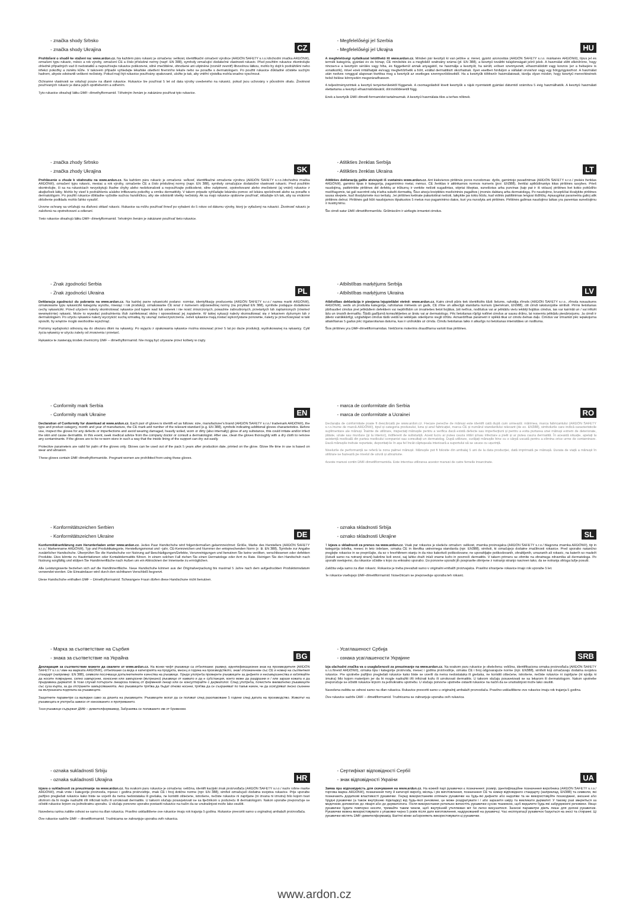CZ
- značka shody Srbsko
- značka shody Ukrajina
Prohlášení o shodě ke stažení na: www.ardon.cz. Na každém páru rukavic je označena: velikost, identifikační označení výrobce (ARDON SAFETY s.r.o./obchodní značka ARDON®), označení typu rukavic, měsíc a rok výroby, označení CE a číslo příslušné normy (např. EN 388), symboly označující dodatečné vlastnosti rukavic. Před použitím rukavice zkontrolujte ohledně případných vad či nedostatků a nepoužívejte rukavice poškozené, silně znečištěné, obnošené ani ušpiněné (rovněž zevnitř) libovolnou látkou, mohlo by dojít k podráždění nebo infekci pokožky a zánětu kůže. V takovém případě vyhledejte lékařské ošetření firemního lékaře nebo se poraďte s dermatologem. Po použití rukavice důkladně očistěte suchým hadrem, abyste odstranili veškeré nečistoty. Pokud mají být rukavice používány opakovaně, uložte je tak, aby vnitřní výstelka mohla snadno vyschnout.
Ochranné vlastnosti se vztahují pouze na dlaně rukavice. Rukavice lze používat 5 let od data výroby uvedeného na rukavici, pokud jsou uchovány v původním obalu. Životnost používaných rukavic je dána jejich opotřebením a odřením.
Tyto rukavice obsahují látku DMF- dimethylformamid. Těhotným ženám je zakázáno používat tyto rukavice.
HU
- Megfelelőségi jel Szerbia
- Megfelelőségi jel Ukrajna
A megfelelőségi nyilatkozat letölthető itt www.ardon.cz. Minden pár kesztyű ki van jelölve a: méret, gyártó azonosítás (ARDON SAFETY s.r.o. márkanév ARDON®), típus jel és termék kategória, gyártási év és hónap, CE minősítés és a megfelelő szabvány száma (pl. EN 388), a kesztyű további tulajdonságait jelző jelek. A használat előtt ellenőrizze, hogy nincsen-e a kesztyűn sérülés vagy hiba, és függetlenül annak anyagától, ne használja a kesztyűt, ha sérült, erősen szennyezett, elhasználódott vagy koszos (ez a belsejére is vonatkozik), mivel ezek irritálhatják és/vagy megfertőzhetik a bőrt, ezáltal dermatitiszt okozhatnak. Ilyen esetben forduljon a vállalati orvoshoz vagy egy bőrgyógyászhoz. A használat után nedves ronggyal alaposan tisztítsa meg a kesztyűt az esetleges szennyeződésektől. Ha a kesztyűk többször használatosak, tárolja olyan módon, hogy kesztyű merevítésének belső bélése könnyedén megszáradhasson.
A teljesítményszintek a kesztyű tenyérterületétől függenek. A csomagolásból kivett kesztyűk a rájuk nyomtatott gyártási dátumtól számítva 5 évig használhatók. A kesztyű használati élettartama a kesztyű elhasználódásától, dörzsölődésétől függ.
Ezek a kesztyűk DMF-dimetil-formamidot tartalmaznak. A kesztyű használata tilos a terhes nőknek.
SK
- značka zhody Srbsko
- značka zhody Ukrajina
Prehlásenie o zhode k stiahnutiu na www.ardon.cz. Na každom páru rukavíc je označená: veľkosť, identifikačné označenie výrobcu (ARDON SAFETY s.r.o./obchodná značka ARDON®), označení typu rukavíc, mesiac a rok výroby, označenie CE a číslo príslušnej normy (napr. EN 388), symboly označujúce dodatočné vlastnosti rukavíc. Pred použitím skontrolujte, či sa na rukaviciach nevyskytujú žiadne chyby alebo nedokonalosti a nepoužívajte poškodené, silne zašpinené, opotrebované alebo znečistené (aj vnútri) rukavice z akejkoľvek látky. Mohlo by viesť k podráždeniu a/alebo infikovaniu pokožky a vzniku dermatitídy. V takom prípade vyhľadajte lekársku pomoc od lekára spoločnosti alebo sa poraďte s dermatológom. Po použití rukavice dôkladne vyčistite suchou handričkou, aby ste odstránili všetky nečistoty. Ak sa majú rukavice opätovne používať, skladujte ich tak, aby sa vnútorné obloženie podkladu mohlo ľahko vysušiť.
Úrovne ochrany sa vzťahujú na dlaňovú oblasť rukavíc. Rukavice sa môžu používať ihneď po vybalení do 5 rokov od dátumu výroby, ktorý je vytlačený na rukavici. Životnosť rukavíc je založená na opotrebovaní a odieraní.
Tieto rukavice obsahujú látku DMF- dimetylformamid. Tehotným ženám je zakázané používať tieto rukavice.
LT
- Atitikties ženklas Serbija
- Atitikties ženklas Ukraina
Atitikties deklaraciją galite atsisiųsti iš svetainės www.ardon.cz. Ant kiekvienos pirštinės poros nurodomas: dydis, gamintojo pavadinimas (ARDON SAFETY s.r.o./ prekės ženklas ARDON®), gaminio tipas ir kategorija, pagaminimo metai, mėnuo, CE ženklas ir atitinkamos normos numeris (pvz. EN388), ženklai apibūdinantys kitas pirštinės savybes. Prieš naudojimą, patikrinkite pirštines dėl defektų ar trūkumų ir venkite nešioti sugadintas, stipriai išteptas, sunešiotas arba purvinas (taip pat ir iš vidaus) pirštines bet kokio pobūdžio medžiagomis, tai gali suerzinti odą ir/arba sukelti dermatitą. Šiuo atveju kreipkitės medicininės pagalbos į įmonės daktarą arba dermatologą. Po naudojimo, kruopščiai išvalykite pirštines sausa skepete, kad išvalytumėte nuo teršalų. Jei pirštines ketinate pakartotinai nešioti, laikykite jas tokiu būdu, kad vidinis pašiltinimas lengvai išdžiūtų. Apsauginiai parametria galioj atik pirštinės delnui. Pirštinės gali būti naudojamos išpakuotos 5 metus nuo pagaminimo datos, kuri yra nurodyta ant pirštinės. Pirštinės galimas naudojimo laikas yra paremtas sunešiojimu ir nusitrynimu.
Šie cimdi satur DMF-dimetilformamīdu. Grūtniecēm ir aizliegts izmantot cimdus.
PL
- Znak zgodności Serbia
- Znak zgodności Ukraina
Deklaracja zgodności do pobrania na www.ardon.cz. Na każdej parze rękawiczki podano: rozmiar, identyfikację producenta (ARDON SAFETY s.r.o./ nazwa marki ARDON®), oznakowanie typu rękawiczki kategorię wyrobu, miesiąc i rok produkcji, oznakowanie CE wraz z numerem odpowiedniej normy (na przykład EN 388), symbole podające dodatkowe cechy rękawiczki. Przed użyciem należy skontrolować rękawice pod kątem wad lub usterek i nie nosić zniszczonych, poważnie zabrudzonych, przetartych lub zaplamionych (również wewnętrznie) rękawic. Może to wywołać podrażnienia i/lub zainfekować skórę i spowodować jej zapalenie. W takiej sytuacji należy skonsultować się z lekarzem dyżurnym lub z dermatologiem. Po użyciu rękawice należy wyczyścić suchą szmatką, by usunąć zanieczyszczenia. Jeżeli rękawice mają zostać wykorzystane ponownie, należy je przechowywać w taki sposób, by wnętrze mogło swobodnie wyschnąć.
Poziomy wydajności odnoszą się do obszaru dłoni na rękawicy. Po wyjęciu z opakowania rękawice można stosować przez 5 lat po dacie produkcji, wydrukowanej na rękawicy. Cykl życia rękawicy w użyciu zależy od znoszenia i przetarć.
Rękawice te zawierają środek chemiczny DMF – dimethylformamid. Nie mogą być używane przez kobiety w ciąży.
LV
- Atbilstības marķējums Serbija
- Atbilstības marķējums Ukraina
Atbilstības deklarācija ir pieejama lejupielādei vietnē: www.ardon.cz. Katrs cimdi pāris tiek identificēts šādi: lielums, ražotāja zīmols (ARDON SAFETY s.r.o., zīmola nosaukums ARDON®), veids un produkta kategorija, ražošanas mēnesis un gads, CE zīme un attiecīgā standarta numurs (piemēram, EN388), citi cimdi raksturojošie simboli. Pirms lietošanas pārbaudiet cimdus pret jebkādiem defektiem vai nepilnībām un izvairieties lietot bojātus, ļoti netīrus, nodilušus vai ar jebkādu vielu iekšēji bojātus cimdus, tas var kairināt un / vai inficēt ādu un izraisīt dermatītu. Šādā gadījumā konsultējieties ar ārstu vai ar dermatologu. Pēc lietošanas rūpīgi notīriet cimdus ar sausu drānu, lai noņemtu jebkādu piesārņojumu. Ja cimdi ir jālieto vairākkārtīgi, uzglabājiet cimdus tādā veidā lai iekšējais oderējums viegli izžūtu. Aizsardzības parametri ir spēkā tikai uz cimdu delnas daļu. Cimdus var izmantot pēc iepakojuma attaisīšanas 5 gadus pēc izgatavošanas datuma, kas ir uzdrukāts uz cimda. Cimdu lietošanas laiks ir atkarīgs no lietošanas intensitātes un nodiluma.
Šios pirštinės yra DMF-dimetilformamidas. Nėščioms moterims draudžiama vartoti šias pirštines.
EN
- Conformity mark Serbia
- Conformity mark Ukraine
Declaration of Conformity for download at www.ardon.cz. Each pair of gloves is identifi ed as follows: size, manufacturer's brand (ARDON SAFETY s.r.o./ trademark ARDON®), the type and product category, month and year of manufacture, the CE mark and number of the relevant standard (e.g. EN 388), symbols indicating additional gloves characteristics. Before use, inspect the gloves for any defects or imperfections and avoid wearing damaged, heavily soiled, worn or dirty (also internally) glove of any substance, this could irritate and/or infect the skin and cause dermatitis. In this event, seek medical advice from the company doctor or consult a dermatologist. After use, clean the gloves thoroughly with a dry cloth to remove any contaminants. If the gloves are to be re-worn store in such a way that the inside lining of the support can dry out easily.
Protective parameters are valid for palm of the gloves only. Gloves can be used out of the pack 5 years after production date, printed on the glove. Glove life time in use is based on wear and abrasion.
These gloves contain DMF-dimethylformamide. Pregnant women are prohibited from using these gloves.
RO
- marca de conformitate din Serbia
- marca de conformitate a Ucrainei
Declarația de conformitate poate fi descărcată pe www.ardon.cz. Fiecare pereche de mănuși este identifi cată după cum urmează: mărimea, marca fabricantului (ARDON SAFETY s.r.o./nume de marcă ARDON®), tipul și categoria produsului, luna și anul fabricației, marca CE și numărul standardului relevant (de ex. EN388), simbolurile care indică caracteristicile suplimentare ale mănuși. Înainte de utilizare, inspectați mănușile pentru a verifica dacă există defecte sau imperfecțiuni și pentru a evita purtarea unei mănuși extrem de deteriorate, pătate, uzate sau murdare (și la interior), indiferent de substanță. Acest lucru ar putea cauza iritări și/sau infectare a pielii și ar putea cauza dermatită. În această situație, apelați la asistență medicală din partea medicului companiei sau consultați un dermatolog. După utilizare, curățați mănușile bine cu o cârpă uscată pentru a elimina orice urme de contaminare. Dacă mănușile trebuie repurtate, depozitați-le în așa fel încât căptușeala interioară a suportului să se usuce cu ușurință.
Nivelurile de performanță se referă la zona palmei mănușii. Mănușile pot fi folosite din ambalaj 5 ani de la data producției, dată imprimată pe mănușă. Durata de viață a mănușii în utilizare se bazează pe nivelul de uzură și abraziune.
Aceste manusi contin DMF-dimetilformamida. Este interzisa utilizarea acestor manusi de catre femeile insarcinate.
DE
- Konformitätszeichen Serbien
- Konformitätszeichen Ukraine
Konformitätserklärung zum Herunterladen unter www.ardon.cz. Jedes Paar Handschuhe wird folgendermaßen gekennzeichnet: Größe, Marke des Herstellers (ARDON SAFETY s.r.o./ Markenname ARDON®), Typ und Produktkategorie, Herstellungsmonat und –jahr, CE-Kennzeichen und Nummer der entsprechenden Norm (z. B. EN 388), Symbole zur Angabe zusätzlicher Handschuhe. Überprüfen Sie die Handschuhe vor Nutzung auf Beschädigungen/Defekte, Verunreinigungen und benutzen Sie keine verölten, verschlissenen oder defekten Produkte. Dies könnte zu Hautirritationen oder Kontaktdermatitis führen. In einem solchen Fall ziehen Sie einen Dermatologe oder Arzt zu Rate. Reinigen Sie den Handschuh nach Nutzung sorgfältig und stülpen Sie Handinnenfläche nach Außen um ein Abtrocknen der Innenseite zu ermöglichen.
Alle Leistungswerte beziehen sich auf die Handinnenfläche. Neue Handschuhe können aus der Originalverpackung bis maximal 5 Jahre nach dem aufgedruckten Produktionsdatum verwendet werden. Die Einsatzdauer wird durch den sichtbaren Verschleiß begrenzt.
Diese Handschuhe enthalten DMF – Dimethylformamid. Schwangere Fraun dürfen diese Handschune nicht benutzen.
SL
- oznaka skladnosti Srbija
- oznako skladnosti Ukrajine
T Izjava o skladnosti za prenos na www.ardon.cz. Vsak par rokavice je sledeče označen: velikost, znamka proizvajalca (ARDON SAFETY s.r.o./ blagovna znamka ARDON®), tip in kategorija izdelka, mesec in leto izdelave, oznaka CE in številka ustreznega standarda (npr. EN388), simboli, ki označujejo dodatne značilnosti rokavice. Pred uporabo natančno preglejte rokavice in se prepričajte, da so v brezhibnem stanju in da niso kakorkoli poškodovane; ne uporabljajte poškodovanih, obrabljenih, umazanih ali rokavic, na katerih so madeži (četudi samo na notranji strani) kakršne koli snovi, saj lahko draži in/ali vname kožo in povzroči dermatitis. V takem primeru se obrnite na obratnega zdravnika ali dermatologa. Po uporabi svetujemo, da rokavice očistite s krpo za enkratno uporabo. Do ponovne uporabi jih pospravite obrnjene z notranjo stranjo navzven tako, da se notranja obloga lažje posuši.
Zaščita velja samo za dlan rokavic. Rokavice je treba prevažati samo v originalni embalži proizvajalca. Pravilno shranjene rokavice imajo rok uporabe 5 let.
Te rokavice vsebujejo DMF-dimetilformamid. Nosečnicam se prepoveduje uporaba teh rokavic.
BG
- Марка за съответствие на Сърбия
- знака за съответствие на Украйна
Декларация за съответствие можете да свалите от www.ardon.cz. На всеки чифт ръкавици са отбелязани: размер, идентификационен знак на производителя (ARDON SAFETY s.r.o./ име на марката ARDON®), отбелязани са вида и категорията на продукта, месец и година на производството, знак/ обозначение със CE и номер на съответния стандарт (например: EN 388), символи посочващи допълнителните качества на ръкавици. Преди употреба проверете ръкавиците за дефекти и несъвършенства и избягвайте да носите повредени, силно замърсени, износени или замърсени (вътрешно) ръкавици от каквато и да е субстанция, което може да раздразни и / или зарази кожата и да предизвика дерматит. В този случай потърсете лекарска помощ от фирмения лекар или се консултирайте с дерматолог. След употреба, почистете внимателно ръкавиците със суха кърпа, за да отстраните замърсяванията. Ако ръкавиците трябва да бъдат отново носени, трябва да се съхраняват по такъв начин, че да осигуряват лесно съхнене на вътрешната подплата на ръкавиците.
Защитните параметри са валидни само за дланта на ръкавиците. Ръкавиците могат да се ползват след разопаковане 5 години след датата на производство. Животът на ръкавицата в употреба зависи от износването и протриването.
Тези ръкавици съдържат ДМФ – диметилформамид. Забранява се ползването им от бременни.
SRB
- Усаглашеност Србија
- ознака усаглашености Украјине
Izja obchodní značka va o usaglašenosti za preuzimanje na www.ardon.cz. Na svakom paru rukavice je obeležena: veličina, identifikaciona oznaka proizvođača (ARDON SAFETY s.r.o./brend ARDON®), oznaka tipa i kategorije proizvoda, mesec i godina proizvodnje, oznaka CE i broj odgovarajuće norme (npr. EN388), simboli koji označavaju dodatna svojstva rukavice. Pre upotrebe pažljivo pregledati rukavice kako biste se uverili da nema nedostataka ili grešaka, ne koristiti oštećene, istrošene, nečiste rukavice ni zaprljane (ni spolja ni iznutra) bilo kojom materijom jer da bi mogle nadražiti i/ili inficirati kožu ili uzrokovati dermatitis. U takvom slučaju posavetovati se sa lekarom ili dermatologom. Nakon upotrebe preporučuje se očistiti rukavice krpom za jednokratnu upotrebu. U slučaju ponovne upotrebe ostaviti rukavice na način da se unutrašnjost može lako osušiti.
Navedena zaštita se odnosi samo na dlan rukavica. Rukavice prevoziti samo u originalnij ambalaži prozvodača. Pravilno uskladištene ove rukavice imaju rok trajanja 5 godina.
Ove rukavice sadrže DMF – dimetilformamid. Trudnicama se zabranjuje uporaba ovih rukavica.
HR
- oznaka sukladnosti Srbiju
- oznaka sukladnosti Ukrajina
Izjava o sukladnosti za preuzimanje na www.ardon.cz. Na svakom paru rukavice je označena: veličina, identifi kacijski znak proizvođača (ARDON SAFETY s.r.o./ naziv robne marke ARDON®), znak vrste i kategorije proizvoda, mjesec i godina proizvodnje, znak CE i broj dotične norme (npr. EN 388), simbol označujući dodatna svojstva rukavice. Prije uporabe pažljivo pregledati rukavice kako biste se uvjerili da nema nedostataka ili grešaka, ne koristiti oštećene, istrošene, nečiste rukavice ni zaprljane (ni izvana ni iznutra) bilo kojom tvari obzirom da bi mogle nadražiti i/ili inficirati kožu ili uzrokovati dermatitis. U takvom slučaju posavjetovati se sa liječnikom u poduzeću ili dermatologom. Nakon uporabe preporučuje se očistiti rukavice krpom za jednokratnu uporabu. U slučaju ponovne uporabe postaviti rukavice na način da se unutrašnjost može lako osušiti.
Navedena razina zaštite odnosi se samo na dlan rukavica. Pravilno uskladištene ove rukavice imaju rok trajanja 5 godina. Rukavice prevoziti samo u orginalnoj ambalaži proizvođača.
Ove rukavice sadrže DMF – dimetilformamid. Trudnicama se zabranjuje uporaba ovih rukavica.
UA
- Сертифікат відповідності Сербії
- знак відповідності України
Заява про відповідність для скачування на www.ardon.cz. На кожній парі рукавички є позначення: розмір, ідентифікаційне позначення виробника (ARDON SAFETY s.r.o./ торгова марка ARDON®), позначення типу й категорії виробу, місяць і рік виготовлення, позначення CE та номер відповідного стандарту (наприклад, EN388) та символи, які позначають додаткові властивості рукавички. Перед використанням огляньте рукавички на будь-які дефекти або недоліки та не використовуйте пошкоджені, зношені або брудні рукавички (а також внутрішню підкладку) від будь-якої речовини, це може роздратувати і / або заразити шкіру та викликати дерматит. У такому разі зверніться за медичною допомогою до лікаря або до дерматолога. Після використання ретельно вичистіть рукавички сухою тканиною, щоб видалити будь-які забруднюючі речовини. Якщо рукавички будете повторно носити, тримайте таким чином, щоб внутрішній утеплювач міг би легко висушитися. Захисні параметри діють лише для долоні рукавичок. Рукавички можна використовувати з упаковки через 5 років після дати виготовлення, надрукований на рукавичці. Час експлуатації рукавичок базується на зносі та стиранні. Ці рукавички містять DMF-диметилформамід. Вагітні жінки забороняють використовувати ці рукавички.
www.ardon.cz